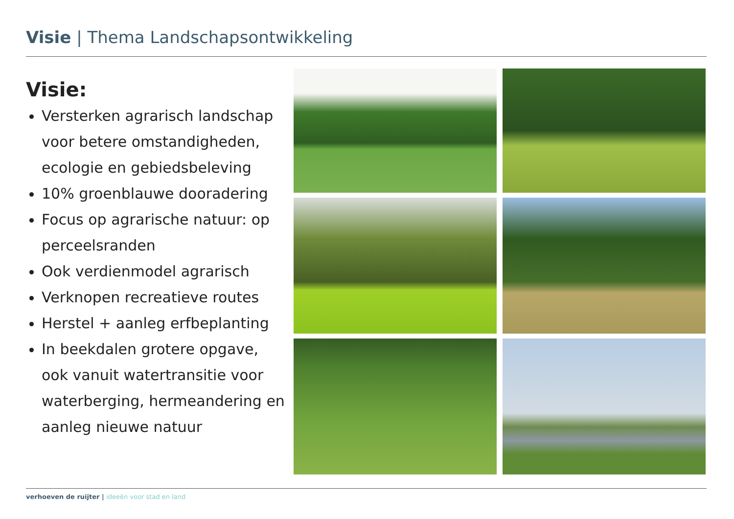Visie | Thema Landschapsontwikkeling
Visie:
Versterken agrarisch landschap voor betere omstandigheden, ecologie en gebiedsbeleving
10% groenblauwe dooradering
Focus op agrarische natuur: op perceelsranden
Ook verdienmodel agrarisch
Verknopen recreatieve routes
Herstel + aanleg erfbeplanting
In beekdalen grotere opgave, ook vanuit watertransitie voor waterberging, hermeandering en aanleg nieuwe natuur
verhoeven de ruijter | ideeën voor stad en land